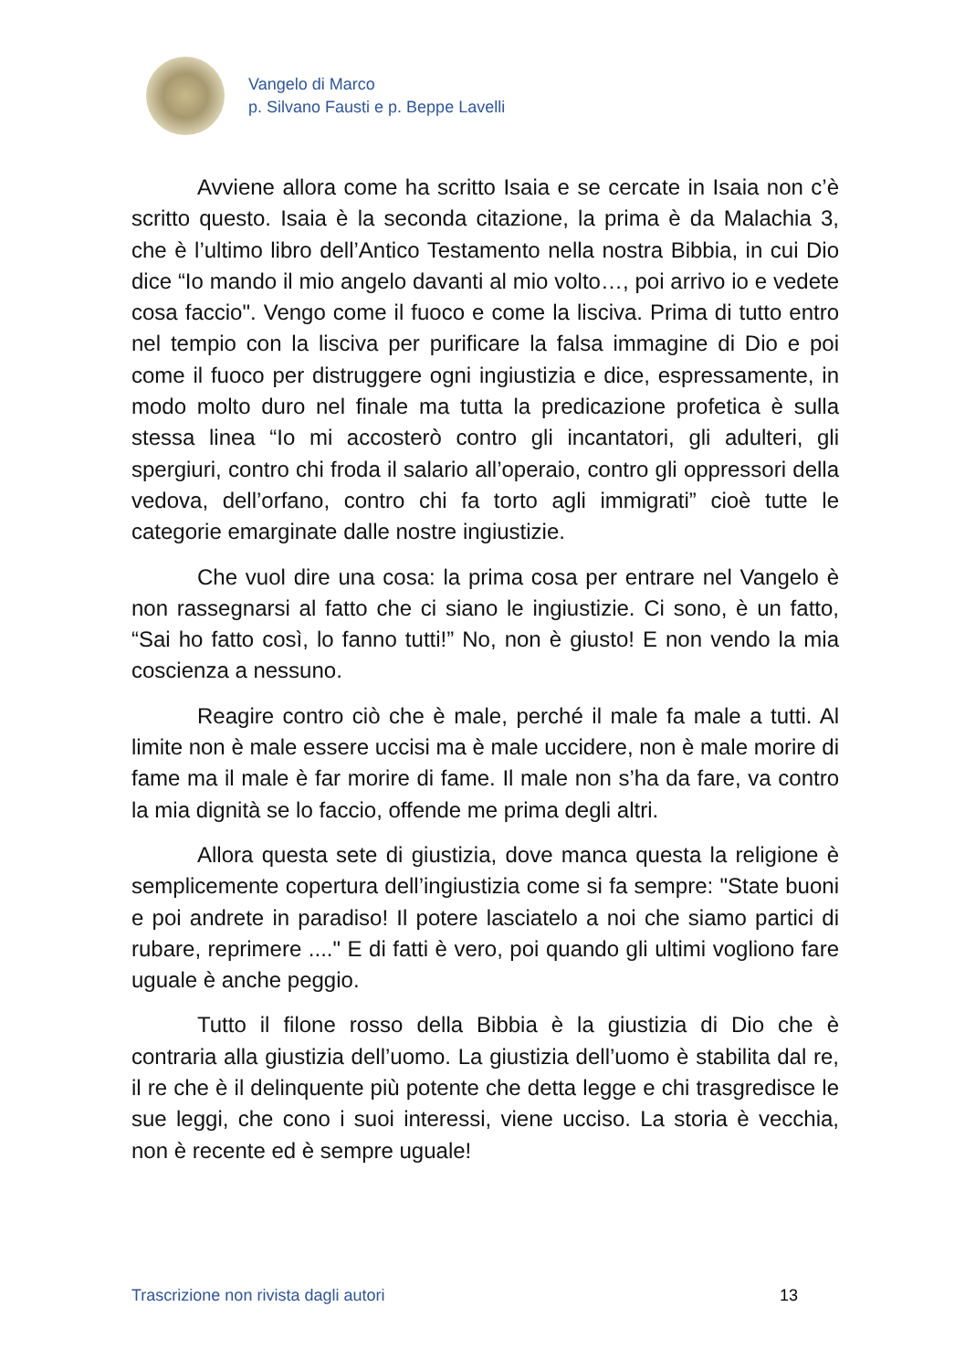Vangelo di Marco
p. Silvano Fausti e p. Beppe Lavelli
Avviene allora come ha scritto Isaia e se cercate in Isaia non c’è scritto questo. Isaia è la seconda citazione, la prima è da Malachia 3, che è l’ultimo libro dell’Antico Testamento nella nostra Bibbia, in cui Dio dice “Io mando il mio angelo davanti al mio volto…, poi arrivo io e vedete cosa faccio". Vengo come il fuoco e come la lisciva. Prima di tutto entro nel tempio con la lisciva per purificare la falsa immagine di Dio e poi come il fuoco per distruggere ogni ingiustizia e dice, espressamente, in modo molto duro nel finale ma tutta la predicazione profetica è sulla stessa linea “Io mi accosterò contro gli incantatori, gli adulteri, gli spergiuri, contro chi froda il salario all’operaio, contro gli oppressori della vedova, dell’orfano, contro chi fa torto agli immigrati” cioè tutte le categorie emarginate dalle nostre ingiustizie.
Che vuol dire una cosa: la prima cosa per entrare nel Vangelo è non rassegnarsi al fatto che ci siano le ingiustizie. Ci sono, è un fatto, “Sai ho fatto così, lo fanno tutti!” No, non è giusto! E non vendo la mia coscienza a nessuno.
Reagire contro ciò che è male, perché il male fa male a tutti. Al limite non è male essere uccisi ma è male uccidere, non è male morire di fame ma il male è far morire di fame. Il male non s’ha da fare, va contro la mia dignità se lo faccio, offende me prima degli altri.
Allora questa sete di giustizia, dove manca questa la religione è semplicemente copertura dell’ingiustizia come si fa sempre: "State buoni e poi andrete in paradiso! Il potere lasciatelo a noi che siamo partici di rubare, reprimere ...." E di fatti è vero, poi quando gli ultimi vogliono fare uguale è anche peggio.
Tutto il filone rosso della Bibbia è la giustizia di Dio che è contraria alla giustizia dell’uomo. La giustizia dell’uomo è stabilita dal re, il re che è il delinquente più potente che detta legge e chi trasgredisce le sue leggi, che cono i suoi interessi, viene ucciso. La storia è vecchia, non è recente ed è sempre uguale!
Trascrizione non rivista dagli autori 13